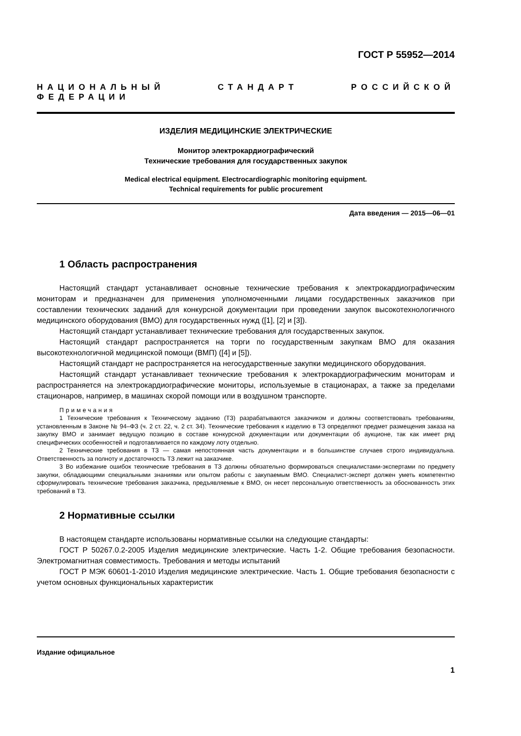ГОСТ Р 55952—2014
НАЦИОНАЛЬНЫЙ СТАНДАРТ РОССИЙСКОЙ ФЕДЕРАЦИИ
ИЗДЕЛИЯ МЕДИЦИНСКИЕ ЭЛЕКТРИЧЕСКИЕ
Монитор электрокардиографический
Технические требования для государственных закупок
Medical electrical equipment. Electrocardiographic monitoring equipment.
Technical requirements for public procurement
Дата введения — 2015—06—01
1 Область распространения
Настоящий стандарт устанавливает основные технические требования к электрокардиографическим мониторам и предназначен для применения уполномоченными лицами государственных заказчиков при составлении технических заданий для конкурсной документации при проведении закупок высокотехнологичного медицинского оборудования (ВМО) для государственных нужд ([1], [2] и [3]).
Настоящий стандарт устанавливает технические требования для государственных закупок.
Настоящий стандарт распространяется на торги по государственным закупкам ВМО для оказания высокотехнологичной медицинской помощи (ВМП) ([4] и [5]).
Настоящий стандарт не распространяется на негосударственные закупки медицинского оборудования.
Настоящий стандарт устанавливает технические требования к электрокардиографическим мониторам и распространяется на электрокардиографические мониторы, используемые в стационарах, а также за пределами стационаров, например, в машинах скорой помощи или в воздушном транспорте.
Примечания
1 Технические требования к Техническому заданию (ТЗ) разрабатываются заказчиком и должны соответствовать требованиям, установленным в Законе № 94–ФЗ (ч. 2 ст. 22, ч. 2 ст. 34). Технические требования к изделию в ТЗ определяют предмет размещения заказа на закупку ВМО и занимает ведущую позицию в составе конкурсной документации или документации об аукционе, так как имеет ряд специфических особенностей и подготавливается по каждому лоту отдельно.
2 Технические требования в ТЗ — самая непостоянная часть документации и в большинстве случаев строго индивидуальна. Ответственность за полноту и достаточность ТЗ лежит на заказчике.
3 Во избежание ошибок технические требования в ТЗ должны обязательно формироваться специалистами-экспертами по предмету закупки, обладающими специальными знаниями или опытом работы с закупаемым ВМО. Специалист-эксперт должен уметь компетентно сформулировать технические требования заказчика, предъявляемые к ВМО, он несет персональную ответственность за обоснованность этих требований в ТЗ.
2 Нормативные ссылки
В настоящем стандарте использованы нормативные ссылки на следующие стандарты:
ГОСТ Р 50267.0.2-2005 Изделия медицинские электрические. Часть 1-2. Общие требования безопасности. Электромагнитная совместимость. Требования и методы испытаний
ГОСТ Р МЭК 60601-1-2010 Изделия медицинские электрические. Часть 1. Общие требования безопасности с учетом основных функциональных характеристик
Издание официальное
1